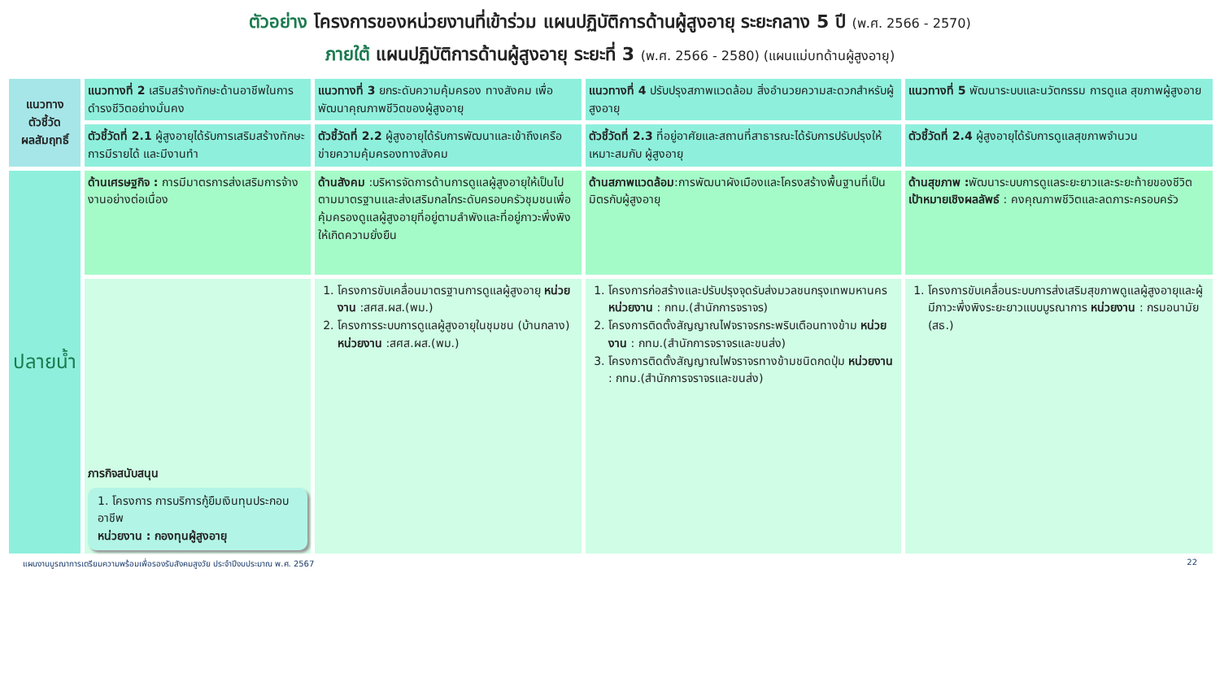ตัวอย่าง โครงการของหน่วยงานที่เข้าร่วม แผนปฏิบัติการด้านผู้สูงอายุ ระยะกลาง 5 ปี (พ.ศ. 2566 - 2570)
ภายใต้ แผนปฏิบัติการด้านผู้สูงอายุ ระยะที่ 3 (พ.ศ. 2566 - 2580) (แผนแม่บทด้านผู้สูงอายุ)
| แนวทาง ตัวชี้วัด ผลสัมฤทธิ์ | แนวทางที่ 2 เสริมสร้างทักษะด้านอาชีพในการดำรงชีวิตอย่างมั่นคง | แนวทางที่ 3 ยกระดับความคุ้มครอง ทางสังคม เพื่อพัฒนาคุณภาพชีวิตของผู้สูงอายุ | แนวทางที่ 4 ปรับปรุงสภาพแวดล้อม สิ่งอำนวยความสะดวกสำหรับผู้สูงอายุ | แนวทางที่ 5 พัฒนาระบบและนวัตกรรม การดูแล สุขภาพผู้สูงอาย |
| | ตัวชี้วัดที่ 2.1 ผู้สูงอายุได้รับการเสริมสร้างทักษะการมีรายได้ และมีงานทำ | ตัวชี้วัดที่ 2.2 ผู้สูงอายุได้รับการพัฒนาและเข้าถึงเครือข่ายความคุ้มครองทางสังคม | ตัวชี้วัดที่ 2.3 ที่อยู่อาศัยและสถานที่สาธารณะได้รับการปรับปรุงให้เหมาะสมกับ ผู้สูงอายุ | ตัวชี้วัดที่ 2.4 ผู้สูงอายุได้รับการดูแลสุขภาพจำนวน |
| ปลายน้ำ | ด้านเศรษฐกิจ : การมีมาตรการส่งเสริมการจ้างงานอย่างต่อเนื่อง | ด้านสังคม :บริหารจัดการด้านการดูแลผู้สูงอายุให้เป็นไปตามมาตรฐานและส่งเสริมกลไกระดับครอบครัวชุมชนเพื่อคุ้มครองดูแลผู้สูงอายุที่อยู่ตามลำพังและที่อยู่ภาวะพึ่งพิงให้เกิดความยั่งยืน | ด้านสภาพแวดล้อม :การพัฒนาผังเมืองและโครงสร้างพื้นฐานที่เป็นมิตรกับผู้สูงอายุ | ด้านสุขภาพ : พัฒนาระบบการดูแลระยะยาวและระยะท้ายของชีวิต เป้าหมายเชิงผลลัพธ์ : คงคุณภาพชีวิตและลดภาระครอบครัว |
| | ภารกิจสนับสนุน 1. โครงการ การบริการกู้ยืมเงินทุนประกอบอาชีพ หน่วยงาน : กองทุนผู้สูงอายุ | 1. โครงการขับเคลื่อนมาตรฐานการดูแลผู้สูงอายุ หน่วยงาน :สศส.ผส.(พม.) 2. โครงการระบบการดูแลผู้สูงอายุในชุมชน (บ้านกลาง) หน่วยงาน :สศส.ผส.(พม.) | 1. โครงการก่อสร้างและปรับปรุงจุดรับส่งมวลชนกรุงเทพมหานคร หน่วยงาน : กทม.(สำนักการจราจร) 2. โครงการติดตั้งสัญญาณไฟจราจรกระพริบเตือนทางข้าม หน่วยงาน : กทม.(สำนักการจราจรและขนส่ง) 3. โครงการติดตั้งสัญญาณไฟจราจรทางข้ามชนิดกดปุ่ม หน่วยงาน : กทม.(สำนักการจราจรและขนส่ง) | 1. โครงการขับเคลื่อนระบบการส่งเสริมสุขภาพดูแลผู้สูงอายุและผู้มีภาวะพึ่งพิงระยะยาวแบบบูรณาการ หน่วยงาน : กรมอนามัย (สธ.) |
แผนงานบูรณาการเตรียมความพร้อมเพื่อรองรับสังคมสูงวัย ประจำปีงบประมาณ พ.ศ. 2567 22